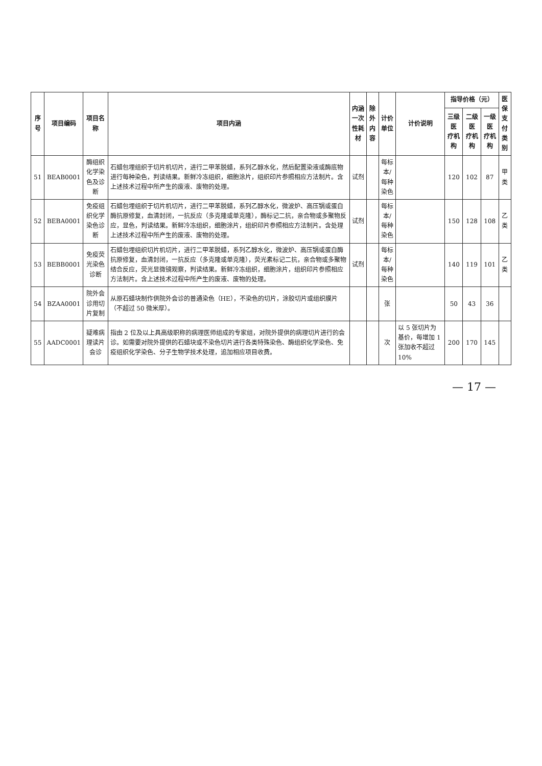| 序号 | 项目编码 | 项目名称 | 项目内涵 | 内涵 一次性耗材 | 除外 内容 | 计价单位 | 计价说明 | 指导价格（元） | | | 医保 支付 类别 |
| --- | --- | --- | --- | --- | --- | --- | --- | --- | --- | --- | --- |
| | | | | | | | | 三级医 疗机构 | 二级医 疗机构 | 一级医 疗机构 | |
| 51 | BEAB0001 | 酶组织化学染色及诊断 | 石蜡包埋组织于切片机切片，进行二甲苯脱蜡，系列乙醇水化，然后配置染液或酶底物进行每种染色，判读结果。新鲜冷冻组织，细胞涂片，组织印片参照相应方法制片。含上述技术过程中所产生的废液、废物的处理。 | 试剂 | | 每标本/ 每种染色 | | 120 | 102 | 87 | 甲类 |
| 52 | BEBA0001 | 免疫组织化学染色诊断 | 石蜡包埋组织于切片机切片，进行二甲苯脱蜡，系列乙醇水化，微波炉、高压锅或蛋白酶抗原修复，血清封闭，一抗反应（多克隆或单克隆），酶标记二抗，亲合物或多聚物反应，显色，判读结果。新鲜冷冻组织，细胞涂片，组织印片参照相应方法制片。含处理上述技术过程中所产生的废液、废物的处理。 | 试剂 | | 每标本/ 每种染色 | | 150 | 128 | 108 | 乙类 |
| 53 | BEBB0001 | 免疫荧光染色诊断 | 石蜡包埋组织切片机切片，进行二甲苯脱蜡，系列乙醇水化，微波炉、高压锅或蛋白酶抗原修复，血清封闭，一抗反应（多克隆或单克隆），荧光素标记二抗，亲合物或多聚物结合反应，荧光显微镜观察，判读结果。新鲜冷冻组织，细胞涂片，组织印片参照相应方法制片。含上述技术过程中所产生的废液、废物的处理。 | 试剂 | | 每标本/ 每种染色 | | 140 | 119 | 101 | 乙类 |
| 54 | BZAA0001 | 院外会诊用切片复制 | 从原石蜡块制作供院外会诊的普通染色（HE），不染色的切片，涂胶切片或组织膜片（不超过 50 微米厚）。 | | | 张 | | 50 | 43 | 36 | |
| 55 | AADC0001 | 疑难病理读片会诊 | 指由 2 位及以上具高级职称的病理医师组成的专家组，对院外提供的病理切片进行的会诊。如需要对院外提供的石蜡块或不染色切片进行各类特殊染色、酶组织化学染色、免疫组织化学染色、分子生物学技术处理，追加相应项目收费。 | | | 次 | 以 5 张切片为基价，每增加 1 张加收不超过 10% | 200 | 170 | 145 | |
— 17 —